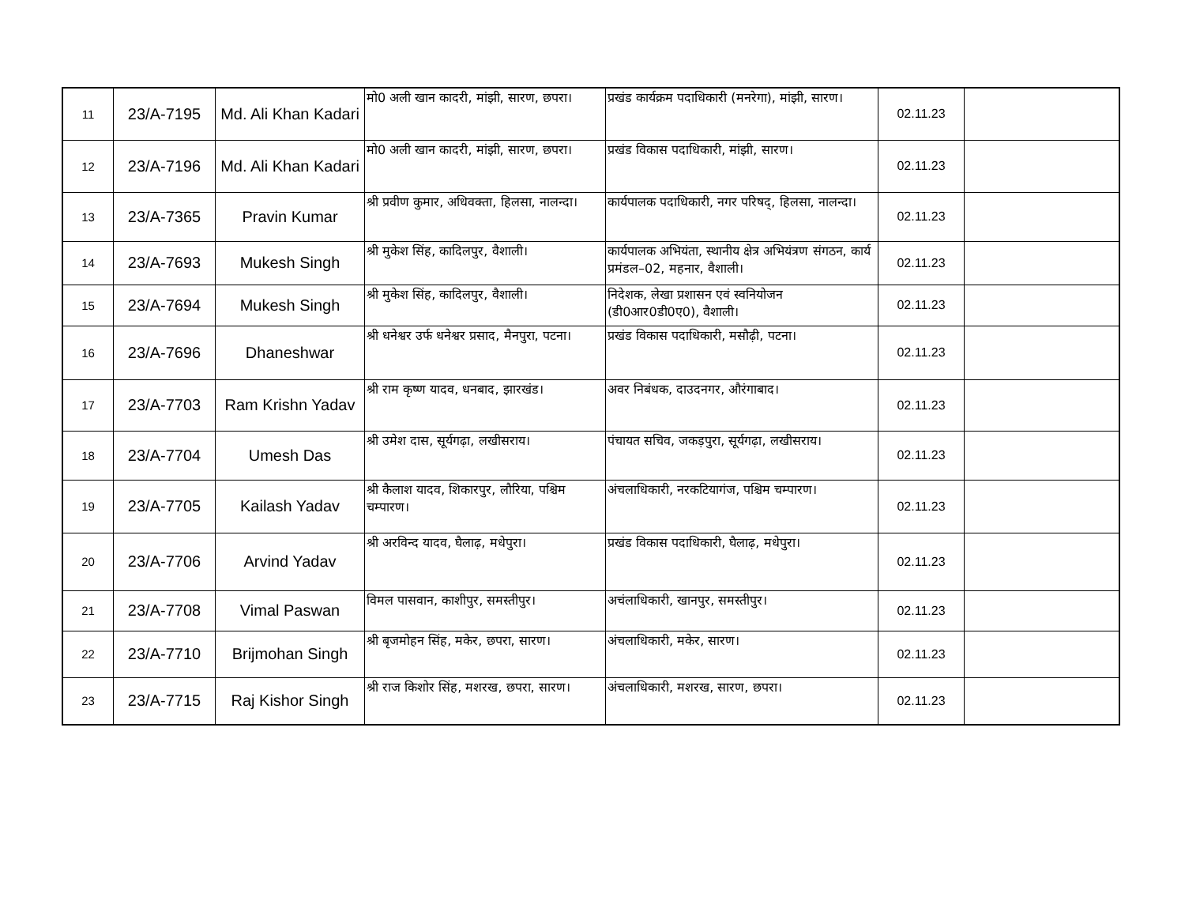| 11 | 23/A-7195 | Md. Ali Khan Kadari | मो0 अली खान कादरी, मांझी, सारण, छपरा। | प्रखंड कार्यक्रम पदाधिकारी (मनरेगा), मांझी, सारण। | 02.11.23 | |
| 12 | 23/A-7196 | Md. Ali Khan Kadari | मो0 अली खान कादरी, मांझी, सारण, छपरा। | प्रखंड विकास पदाधिकारी, मांझी, सारण। | 02.11.23 | |
| 13 | 23/A-7365 | Pravin Kumar | श्री प्रवीण कुमार, अधिवक्ता, हिलसा, नालन्दा। | कार्यपालक पदाधिकारी, नगर परिषद्, हिलसा, नालन्दा। | 02.11.23 | |
| 14 | 23/A-7693 | Mukesh Singh | श्री मुकेश सिंह, कादिलपुर, वैशाली। | कार्यपालक अभियंता, स्थानीय क्षेत्र अभियंत्रण संगठन, कार्य प्रमंडल–02, महनार, वैशाली। | 02.11.23 | |
| 15 | 23/A-7694 | Mukesh Singh | श्री मुकेश सिंह, कादिलपुर, वैशाली। | निदेशक, लेखा प्रशासन एवं स्वनियोजन (डी0आर0डी0ए0), वैशाली। | 02.11.23 | |
| 16 | 23/A-7696 | Dhaneshwar | श्री धनेश्वर उर्फ धनेश्वर प्रसाद, मैनपुरा, पटना। | प्रखंड विकास पदाधिकारी, मसौढ़ी, पटना। | 02.11.23 | |
| 17 | 23/A-7703 | Ram Krishn Yadav | श्री राम कृष्ण यादव, धनबाद, झारखंड। | अवर निबंधक, दाउदनगर, औरंगाबाद। | 02.11.23 | |
| 18 | 23/A-7704 | Umesh Das | श्री उमेश दास, सूर्यगढ़ा, लखीसराय। | पंचायत सचिव, जकड़पुरा, सूर्यगढ़ा, लखीसराय। | 02.11.23 | |
| 19 | 23/A-7705 | Kailash Yadav | श्री कैलाश यादव, शिकारपुर, लौरिया, पश्चिम चम्पारण। | अंचलाधिकारी, नरकटियागंज, पश्चिम चम्पारण। | 02.11.23 | |
| 20 | 23/A-7706 | Arvind Yadav | श्री अरविन्द यादव, घैलाढ़, मधेपुरा। | प्रखंड विकास पदाधिकारी, घैलाढ़, मधेपुरा। | 02.11.23 | |
| 21 | 23/A-7708 | Vimal Paswan | विमल पासवान, काशीपुर, समस्तीपुर। | अचंलाधिकारी, खानपुर, समस्तीपुर। | 02.11.23 | |
| 22 | 23/A-7710 | Brijmohan Singh | श्री बृजमोहन सिंह, मकेर, छपरा, सारण। | अंचलाधिकारी, मकेर, सारण। | 02.11.23 | |
| 23 | 23/A-7715 | Raj Kishor Singh | श्री राज किशोर सिंह, मशरख, छपरा, सारण। | अंचलाधिकारी, मशरख, सारण, छपरा। | 02.11.23 | |